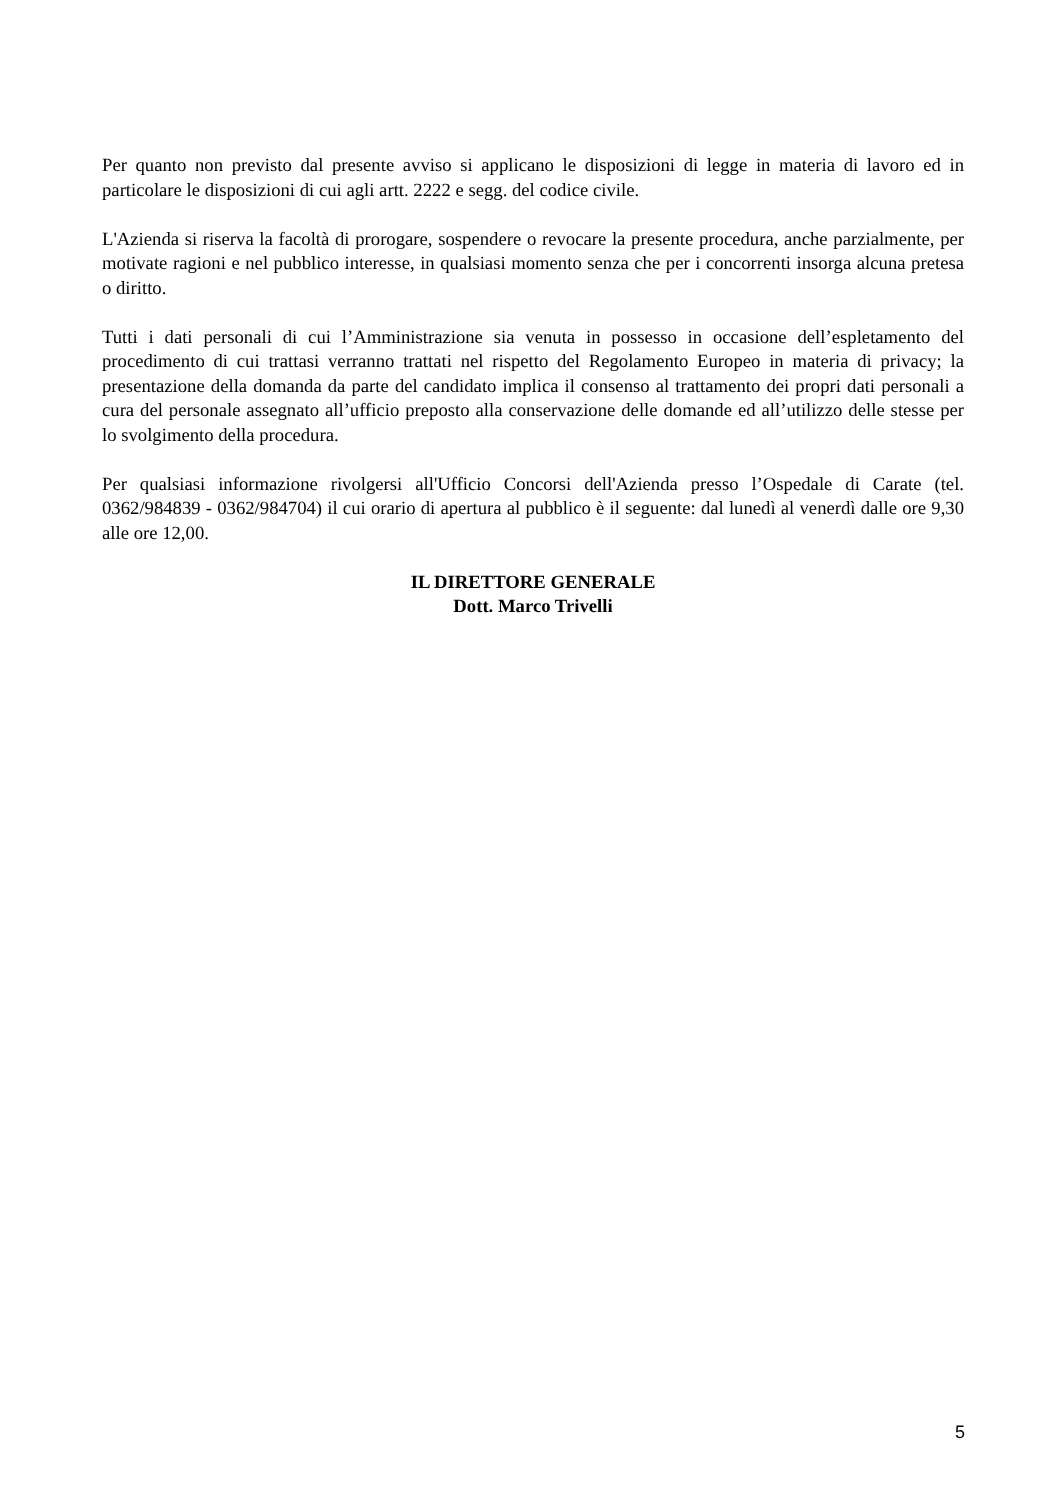Per quanto non previsto dal presente avviso si applicano le disposizioni di legge in materia di lavoro ed in particolare le disposizioni di cui agli artt. 2222 e segg. del codice civile.
L'Azienda si riserva la facoltà di prorogare, sospendere o revocare la presente procedura, anche parzialmente, per motivate ragioni e nel pubblico interesse, in qualsiasi momento senza che per i concorrenti insorga alcuna pretesa o diritto.
Tutti i dati personali di cui l’Amministrazione sia venuta in possesso in occasione dell’espletamento del procedimento di cui trattasi verranno trattati nel rispetto del Regolamento Europeo in materia di privacy; la presentazione della domanda da parte del candidato implica il consenso al trattamento dei propri dati personali a cura del personale assegnato all’ufficio preposto alla conservazione delle domande ed all’utilizzo delle stesse per lo svolgimento della procedura.
Per qualsiasi informazione rivolgersi all'Ufficio Concorsi dell'Azienda presso l’Ospedale di Carate (tel. 0362/984839 - 0362/984704) il cui orario di apertura al pubblico è il seguente: dal lunedì al venerdì dalle ore 9,30 alle ore 12,00.
IL DIRETTORE GENERALE
Dott. Marco Trivelli
5